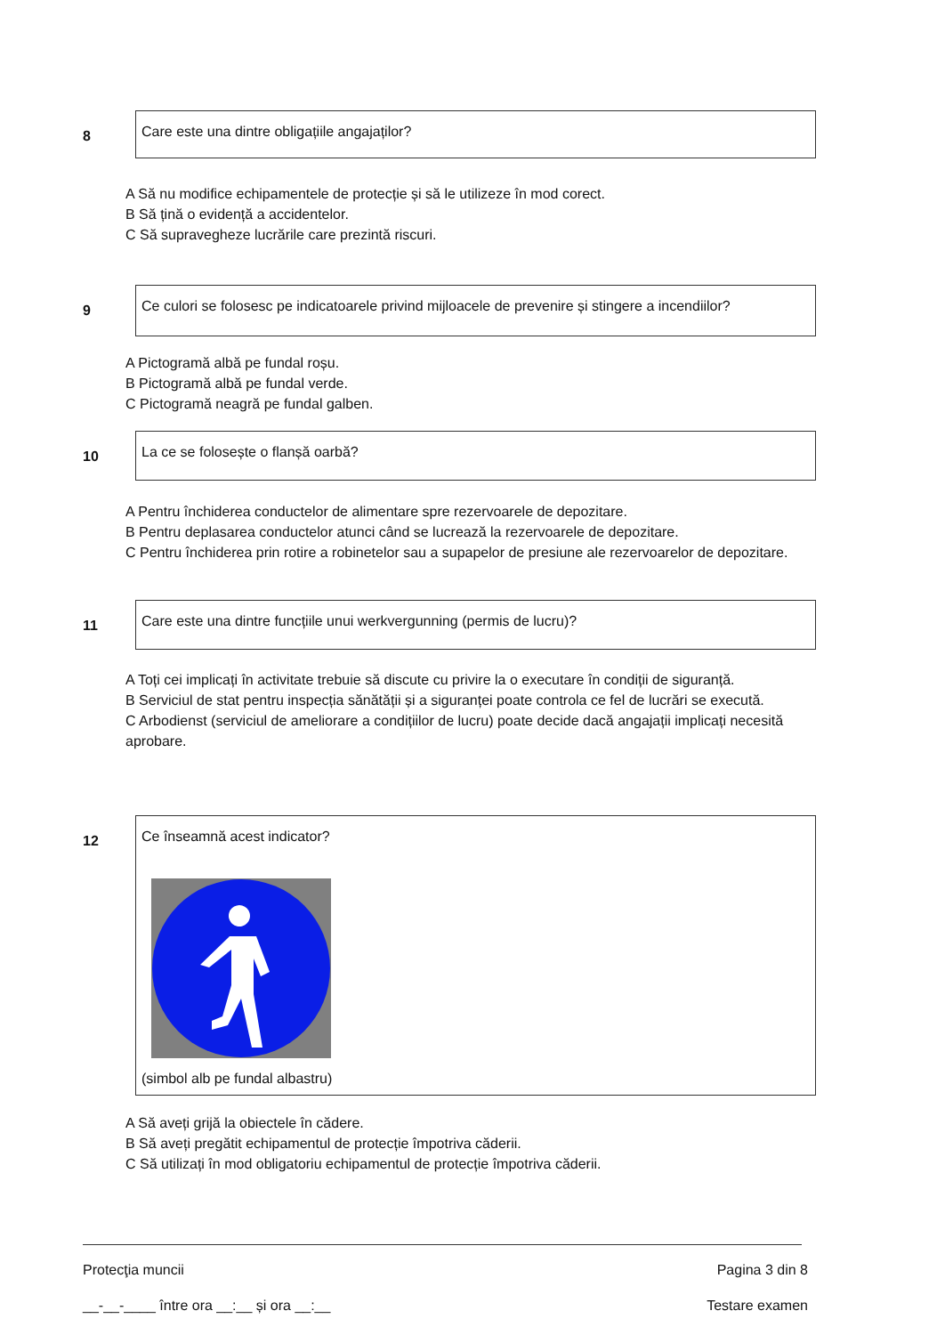8
Care este una dintre obligațiile angajaților?
A Să nu modifice echipamentele de protecție și să le utilizeze în mod corect.
B Să țină o evidență a accidentelor.
C Să supravegheze lucrările care prezintă riscuri.
9
Ce culori se folosesc pe indicatoarele privind mijloacele de prevenire și stingere a incendiilor?
A Pictogramă albă pe fundal roșu.
B Pictogramă albă pe fundal verde.
C Pictogramă neagră pe fundal galben.
10
La ce se folosește o flanșă oarbă?
A Pentru închiderea conductelor de alimentare spre rezervoarele de depozitare.
B Pentru deplasarea conductelor atunci când se lucrează la rezervoarele de depozitare.
C Pentru închiderea prin rotire a robinetelor sau a supapelor de presiune ale rezervoarelor de depozitare.
11
Care este una dintre funcțiile unui werkvergunning (permis de lucru)?
A Toți cei implicați în activitate trebuie să discute cu privire la o executare în condiții de siguranță.
B Serviciul de stat pentru inspecția sănătății și a siguranței poate controla ce fel de lucrări se execută.
C Arbodienst (serviciul de ameliorare a condițiilor de lucru) poate decide dacă angajații implicați necesită aprobare.
12
Ce înseamnă acest indicator? (simbol alb pe fundal albastru)
A Să aveți grijă la obiectele în cădere.
B Să aveți pregătit echipamentul de protecție împotriva căderii.
C Să utilizați în mod obligatoriu echipamentul de protecție împotriva căderii.
Protecţia muncii Pagina 3 din 8
__-__-____ între ora __:__ și ora __:__ Testare examen